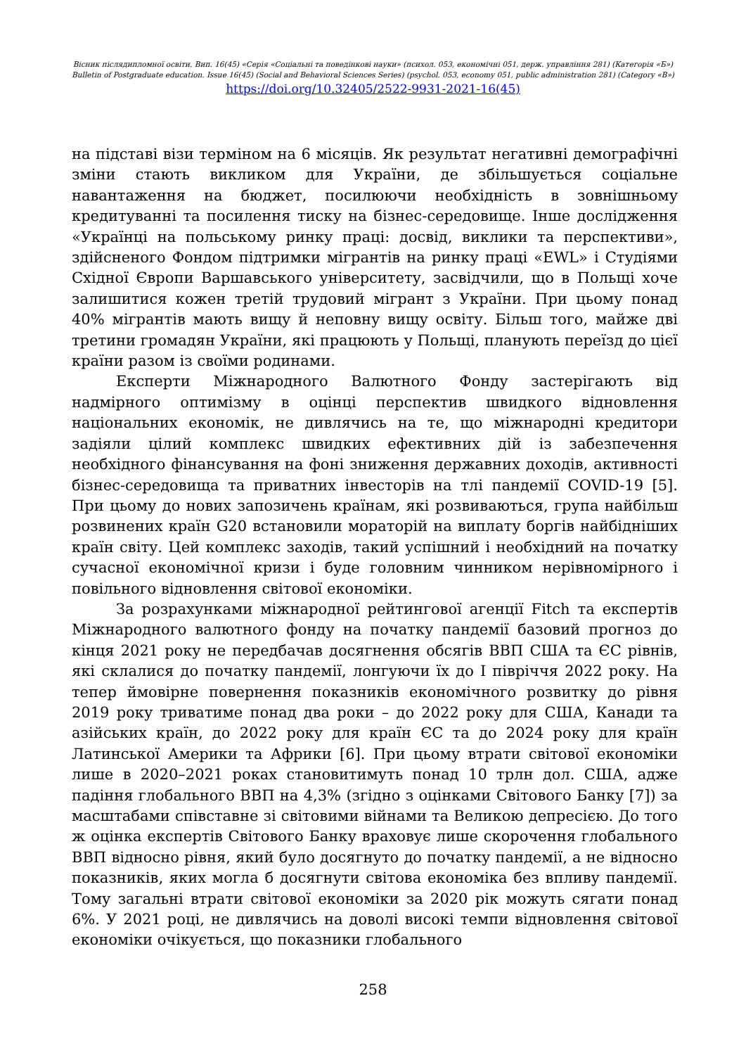Вісник післядипломної освіти. Вип. 16(45) «Серія «Соціальні та поведінкові науки» (психол. 053, економічні 051, держ. управління 281) (Категорія «Б»)
Bulletin of Postgraduate education. Issue 16(45) (Social and Behavioral Sciences Series) (psychol. 053, economy 051, public administration 281) (Category «В»)
https://doi.org/10.32405/2522-9931-2021-16(45)
на підставі візи терміном на 6 місяців. Як результат негативні демографічні зміни стають викликом для України, де збільшується соціальне навантаження на бюджет, посилюючи необхідність в зовнішньому кредитуванні та посилення тиску на бізнес-середовище. Інше дослідження «Українці на польському ринку праці: досвід, виклики та перспективи», здійсненого Фондом підтримки мігрантів на ринку праці «EWL» і Студіями Східної Європи Варшавського університету, засвідчили, що в Польщі хоче залишитися кожен третій трудовий мігрант з України. При цьому понад 40% мігрантів мають вищу й неповну вищу освіту. Більш того, майже дві третини громадян України, які працюють у Польщі, планують переїзд до цієї країни разом із своїми родинами.
Експерти Міжнародного Валютного Фонду застерігають від надмірного оптимізму в оцінці перспектив швидкого відновлення національних економік, не дивлячись на те, що міжнародні кредитори задіяли цілий комплекс швидких ефективних дій із забезпечення необхідного фінансування на фоні зниження державних доходів, активності бізнес-середовища та приватних інвесторів на тлі пандемії COVID-19 [5]. При цьому до нових запозичень країнам, які розвиваються, група найбільш розвинених країн G20 встановили мораторій на виплату боргів найбідніших країн світу. Цей комплекс заходів, такий успішний і необхідний на початку сучасної економічної кризи і буде головним чинником нерівномірного і повільного відновлення світової економіки.
За розрахунками міжнародної рейтингової агенції Fitch та експертів Міжнародного валютного фонду на початку пандемії базовий прогноз до кінця 2021 року не передбачав досягнення обсягів ВВП США та ЄС рівнів, які склалися до початку пандемії, лонгуючи їх до І півріччя 2022 року. На тепер ймовірне повернення показників економічного розвитку до рівня 2019 року триватиме понад два роки – до 2022 року для США, Канади та азійських країн, до 2022 року для країн ЄС та до 2024 року для країн Латинської Америки та Африки [6]. При цьому втрати світової економіки лише в 2020–2021 роках становитимуть понад 10 трлн дол. США, адже падіння глобального ВВП на 4,3% (згідно з оцінками Світового Банку [7]) за масштабами співставне зі світовими війнами та Великою депресією. До того ж оцінка експертів Світового Банку враховує лише скорочення глобального ВВП відносно рівня, який було досягнуто до початку пандемії, а не відносно показників, яких могла б досягнути світова економіка без впливу пандемії. Тому загальні втрати світової економіки за 2020 рік можуть сягати понад 6%. У 2021 році, не дивлячись на доволі високі темпи відновлення світової економіки очікується, що показники глобального
258